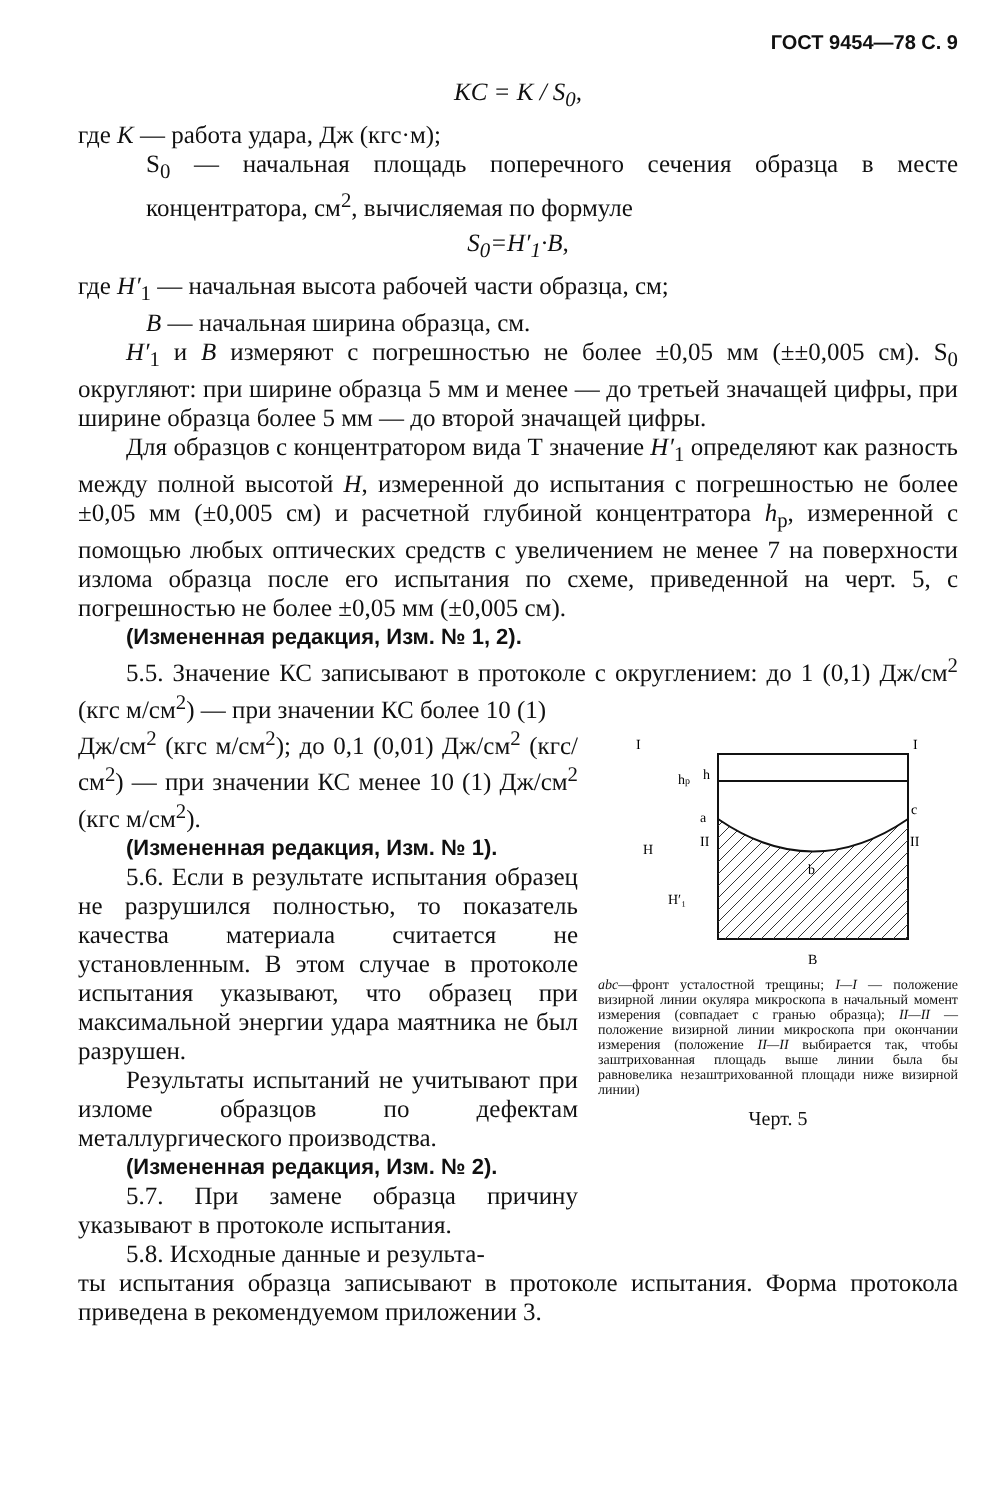ГОСТ 9454—78 С. 9
KC = K / S<sub>0</sub>,
где K — работа удара, Дж (кгс·м);
S<sub>0</sub> — начальная площадь поперечного сечения образца в месте концентратора, см<sup>2</sup>, вычисляемая по формуле
S<sub>0</sub>=H′<sub>1</sub>·B,
где H′<sub>1</sub> — начальная высота рабочей части образца, см;
B — начальная ширина образца, см.
H′<sub>1</sub> и B измеряют с погрешностью не более ±0,05 мм (±±0,005 см). S<sub>0</sub> округляют: при ширине образца 5 мм и менее — до третьей значащей цифры, при ширине образца более 5 мм — до второй значащей цифры.
Для образцов с концентратором вида Т значение H′<sub>1</sub> определяют как разность между полной высотой H, измеренной до испытания с погрешностью не более ±0,05 мм (±0,005 см) и расчетной глубиной концентратора h<sub>p</sub>, измеренной с помощью любых оптических средств с увеличением не менее 7 на поверхности излома образца после его испытания по схеме, приведенной на черт. 5, с погрешностью не более ±0,05 мм (±0,005 см).
(Измененная редакция, Изм. № 1, 2).
5.5. Значение КС записывают в протоколе с округлением: до 1 (0,1) Дж/см<sup>2</sup> (кгс м/см<sup>2</sup>) — при значении КС более 10 (1)
Дж/см<sup>2</sup> (кгс м/см<sup>2</sup>); до 0,1 (0,01) Дж/см<sup>2</sup> (кгс/см<sup>2</sup>) — при значении КС менее 10 (1) Дж/см<sup>2</sup> (кгс м/см<sup>2</sup>).
(Измененная редакция, Изм. № 1).
5.6. Если в результате испытания образец не разрушился полностью, то показатель качества материала считается не установленным. В этом случае в протоколе испытания указывают, что образец при максимальной энергии удара маятника не был разрушен.
Результаты испытаний не учитывают при изломе образцов по дефектам металлургического производства.
(Измененная редакция, Изм. № 2).
5.7. При замене образца причину указывают в протоколе испытания.
5.8. Исходные данные и результа-
I
I
c
a
b
B
II
II
H
H′₁
hp
h
abc—фронт усталостной трещины; I—I — положение визирной линии окуляра микроскопа в начальный момент измерения (совпадает с гранью образца); II—II — положение визирной линии микроскопа при окончании измерения (положение II—II выбирается так, чтобы заштрихованная площадь выше линии была бы равновелика незаштрихованной площади ниже визирной линии)
Черт. 5
ты испытания образца записывают в протоколе испытания. Форма протокола приведена в рекомендуемом приложении 3.